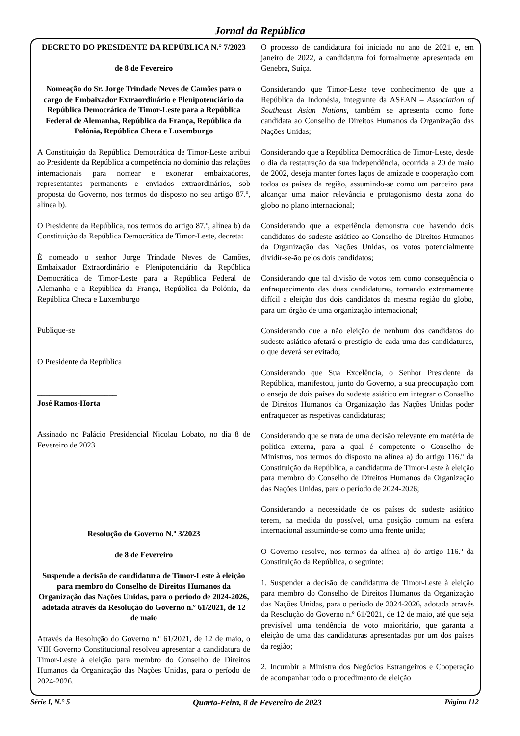Jornal da República
DECRETO DO PRESIDENTE DA REPÚBLICA N.° 7/2023
de 8 de Fevereiro
Nomeação do Sr. Jorge Trindade Neves de Camões para o cargo de Embaixador Extraordinário e Plenipotenciário da República Democrática de Timor-Leste para a República Federal de Alemanha, República da França, República da Polónia, República Checa e Luxemburgo
A Constituição da República Democrática de Timor-Leste atribui ao Presidente da República a competência no domínio das relações internacionais para nomear e exonerar embaixadores, representantes permanents e enviados extraordinários, sob proposta do Governo, nos termos do disposto no seu artigo 87.º, alínea b).
O Presidente da República, nos termos do artigo 87.º, alínea b) da Constituição da República Democrática de Timor-Leste, decreta:
É nomeado o senhor Jorge Trindade Neves de Camões, Embaixador Extraordinário e Plenipotenciário da República Democrática de Timor-Leste para a República Federal de Alemanha e a República da França, República da Polónia, da República Checa e Luxemburgo
Publique-se
O Presidente da República
____________________
José Ramos-Horta
Assinado no Palácio Presidencial Nicolau Lobato, no dia 8 de Fevereiro de 2023
Resolução do Governo N.º 3/2023
de 8 de Fevereiro
Suspende a decisão de candidatura de Timor-Leste à eleição para membro do Conselho de Direitos Humanos da Organização das Nações Unidas, para o período de 2024-2026, adotada através da Resolução do Governo n.º 61/2021, de 12 de maio
Através da Resolução do Governo n.º 61/2021, de 12 de maio, o VIII Governo Constitucional resolveu apresentar a candidatura de Timor-Leste à eleição para membro do Conselho de Direitos Humanos da Organização das Nações Unidas, para o período de 2024-2026.
O processo de candidatura foi iniciado no ano de 2021 e, em janeiro de 2022, a candidatura foi formalmente apresentada em Genebra, Suíça.
Considerando que Timor-Leste teve conhecimento de que a República da Indonésia, integrante da ASEAN – Association of Southeast Asian Nations, também se apresenta como forte candidata ao Conselho de Direitos Humanos da Organização das Nações Unidas;
Considerando que a República Democrática de Timor-Leste, desde o dia da restauração da sua independência, ocorrida a 20 de maio de 2002, deseja manter fortes laços de amizade e cooperação com todos os países da região, assumindo-se como um parceiro para alcançar uma maior relevância e protagonismo desta zona do globo no plano internacional;
Considerando que a experiência demonstra que havendo dois candidatos do sudeste asiático ao Conselho de Direitos Humanos da Organização das Nações Unidas, os votos potencialmente dividir-se-ão pelos dois candidatos;
Considerando que tal divisão de votos tem como consequência o enfraquecimento das duas candidaturas, tornando extremamente difícil a eleição dos dois candidatos da mesma região do globo, para um órgão de uma organização internacional;
Considerando que a não eleição de nenhum dos candidatos do sudeste asiático afetará o prestígio de cada uma das candidaturas, o que deverá ser evitado;
Considerando que Sua Excelência, o Senhor Presidente da República, manifestou, junto do Governo, a sua preocupação com o ensejo de dois países do sudeste asiático em integrar o Conselho de Direitos Humanos da Organização das Nações Unidas poder enfraquecer as respetivas candidaturas;
Considerando que se trata de uma decisão relevante em matéria de política externa, para a qual é competente o Conselho de Ministros, nos termos do disposto na alínea a) do artigo 116.º da Constituição da República, a candidatura de Timor-Leste à eleição para membro do Conselho de Direitos Humanos da Organização das Nações Unidas, para o período de 2024-2026;
Considerando a necessidade de os países do sudeste asiático terem, na medida do possível, uma posição comum na esfera internacional assumindo-se como uma frente unida;
O Governo resolve, nos termos da alínea a) do artigo 116.º da Constituição da República, o seguinte:
1. Suspender a decisão de candidatura de Timor-Leste à eleição para membro do Conselho de Direitos Humanos da Organização das Nações Unidas, para o período de 2024-2026, adotada através da Resolução do Governo n.º 61/2021, de 12 de maio, até que seja previsível uma tendência de voto maioritário, que garanta a eleição de uma das candidaturas apresentadas por um dos países da região;
2. Incumbir a Ministra dos Negócios Estrangeiros e Cooperação de acompanhar todo o procedimento de eleição
Série I, N.° 5 Quarta-Feira, 8 de Fevereiro de 2023 Página 112